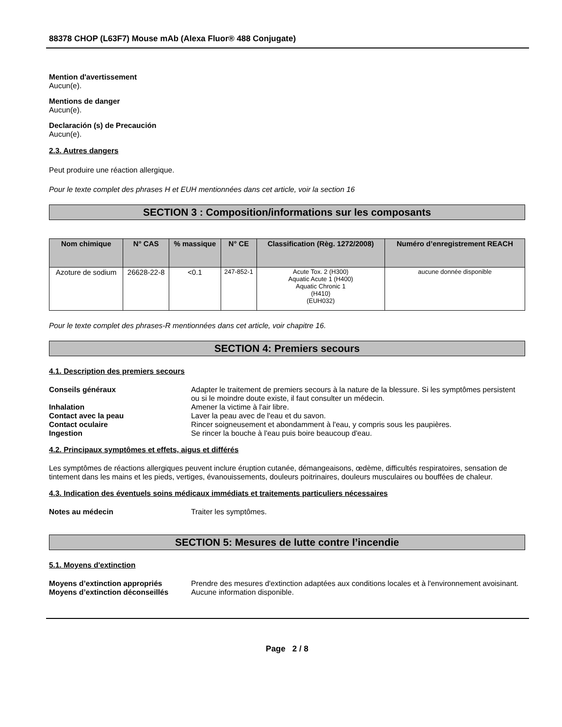88378 CHOP (L63F7) Mouse mAb (Alexa Fluor® 488 Conjugate)
Mention d'avertissement
Aucun(e).
Mentions de danger
Aucun(e).
Declaración (s) de Precaución
Aucun(e).
2.3. Autres dangers
Peut produire une réaction allergique.
Pour le texte complet des phrases H et EUH mentionnées dans cet article, voir la section 16
SECTION 3 : Composition/informations sur les composants
| Nom chimique | N° CAS | % massique | N° CE | Classification (Règ. 1272/2008) | Numéro d’enregistrement REACH |
| --- | --- | --- | --- | --- | --- |
| Azoture de sodium | 26628-22-8 | <0.1 | 247-852-1 | Acute Tox. 2 (H300) Aquatic Acute 1 (H400) Aquatic Chronic 1 (H410) (EUH032) | aucune donnée disponible |
Pour le texte complet des phrases-R mentionnées dans cet article, voir chapitre 16.
SECTION 4: Premiers secours
4.1. Description des premiers secours
Conseils généraux Adapter le traitement de premiers secours à la nature de la blessure. Si les symptômes persistent ou si le moindre doute existe, il faut consulter un médecin.
Inhalation Amener la victime à l'air libre.
Contact avec la peau Laver la peau avec de l'eau et du savon.
Contact oculaire Rincer soigneusement et abondamment à l'eau, y compris sous les paupières.
Ingestion Se rincer la bouche à l'eau puis boire beaucoup d'eau.
4.2. Principaux symptômes et effets, aigus et différés
Les symptômes de réactions allergiques peuvent inclure éruption cutanée, démangeaisons, œdème, difficultés respiratoires, sensation de tintement dans les mains et les pieds, vertiges, évanouissements, douleurs poitrinaires, douleurs musculaires ou bouffées de chaleur.
4.3. Indication des éventuels soins médicaux immédiats et traitements particuliers nécessaires
Notes au médecin Traiter les symptômes.
SECTION 5: Mesures de lutte contre l’incendie
5.1. Moyens d'extinction
Moyens d’extinction appropriés Prendre des mesures d'extinction adaptées aux conditions locales et à l'environnement avoisinant.
Moyens d’extinction déconseillés
Aucune information disponible.
Page 2 / 8